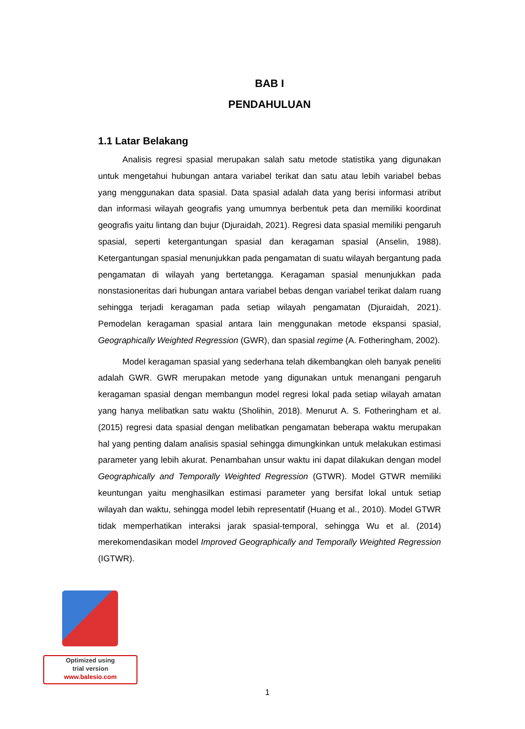BAB I
PENDAHULUAN
1.1 Latar Belakang
Analisis regresi spasial merupakan salah satu metode statistika yang digunakan untuk mengetahui hubungan antara variabel terikat dan satu atau lebih variabel bebas yang menggunakan data spasial. Data spasial adalah data yang berisi informasi atribut dan informasi wilayah geografis yang umumnya berbentuk peta dan memiliki koordinat geografis yaitu lintang dan bujur (Djuraidah, 2021). Regresi data spasial memiliki pengaruh spasial, seperti ketergantungan spasial dan keragaman spasial (Anselin, 1988). Ketergantungan spasial menunjukkan pada pengamatan di suatu wilayah bergantung pada pengamatan di wilayah yang bertetangga. Keragaman spasial menunjukkan pada nonstasioneritas dari hubungan antara variabel bebas dengan variabel terikat dalam ruang sehingga terjadi keragaman pada setiap wilayah pengamatan (Djuraidah, 2021). Pemodelan keragaman spasial antara lain menggunakan metode ekspansi spasial, Geographically Weighted Regression (GWR), dan spasial regime (A. Fotheringham, 2002).
Model keragaman spasial yang sederhana telah dikembangkan oleh banyak peneliti adalah GWR. GWR merupakan metode yang digunakan untuk menangani pengaruh keragaman spasial dengan membangun model regresi lokal pada setiap wilayah amatan yang hanya melibatkan satu waktu (Sholihin, 2018). Menurut A. S. Fotheringham et al. (2015) regresi data spasial dengan melibatkan pengamatan beberapa waktu merupakan hal yang penting dalam analisis spasial sehingga dimungkinkan untuk melakukan estimasi parameter yang lebih akurat. Penambahan unsur waktu ini dapat dilakukan dengan model Geographically and Temporally Weighted Regression (GTWR). Model GTWR memiliki keuntungan yaitu menghasilkan estimasi parameter yang bersifat lokal untuk setiap wilayah dan waktu, sehingga model lebih representatif (Huang et al., 2010). Model GTWR tidak memperhatikan interaksi jarak spasial-temporal, sehingga Wu et al. (2014) merekomendasikan model Improved Geographically and Temporally Weighted Regression (IGTWR).
Optimized using
trial version
www.balesio.com
1